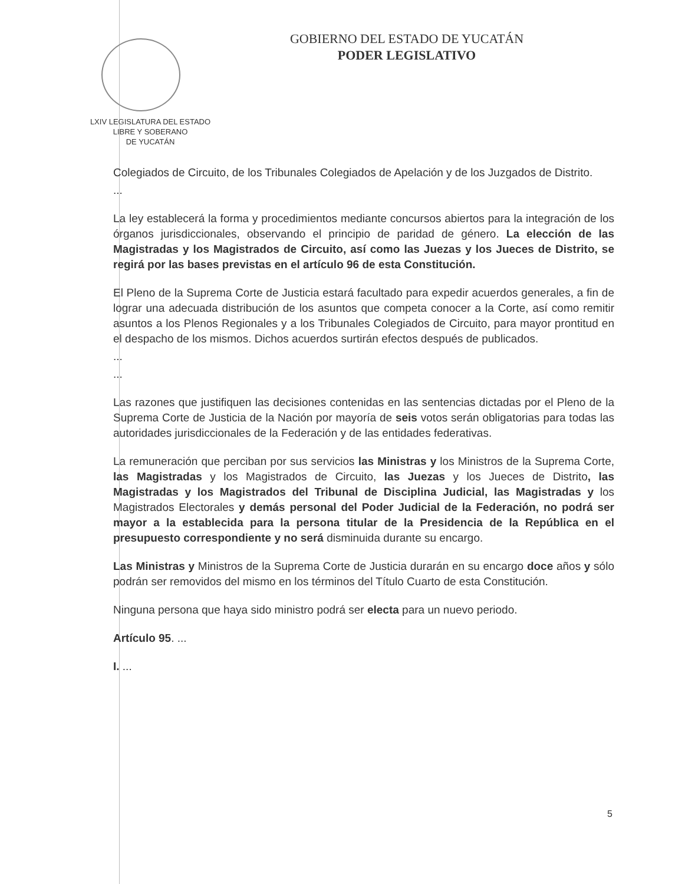GOBIERNO DEL ESTADO DE YUCATÁN
PODER LEGISLATIVO
LXIV LEGISLATURA DEL ESTADO
LIBRE Y SOBERANO
DE YUCATÁN
Colegiados de Circuito, de los Tribunales Colegiados de Apelación y de los Juzgados de Distrito.
...
La ley establecerá la forma y procedimientos mediante concursos abiertos para la integración de los órganos jurisdiccionales, observando el principio de paridad de género. La elección de las Magistradas y los Magistrados de Circuito, así como las Juezas y los Jueces de Distrito, se regirá por las bases previstas en el artículo 96 de esta Constitución.
El Pleno de la Suprema Corte de Justicia estará facultado para expedir acuerdos generales, a fin de lograr una adecuada distribución de los asuntos que competa conocer a la Corte, así como remitir asuntos a los Plenos Regionales y a los Tribunales Colegiados de Circuito, para mayor prontitud en el despacho de los mismos. Dichos acuerdos surtirán efectos después de publicados.
...
...
Las razones que justifiquen las decisiones contenidas en las sentencias dictadas por el Pleno de la Suprema Corte de Justicia de la Nación por mayoría de seis votos serán obligatorias para todas las autoridades jurisdiccionales de la Federación y de las entidades federativas.
La remuneración que perciban por sus servicios las Ministras y los Ministros de la Suprema Corte, las Magistradas y los Magistrados de Circuito, las Juezas y los Jueces de Distrito, las Magistradas y los Magistrados del Tribunal de Disciplina Judicial, las Magistradas y los Magistrados Electorales y demás personal del Poder Judicial de la Federación, no podrá ser mayor a la establecida para la persona titular de la Presidencia de la República en el presupuesto correspondiente y no será disminuida durante su encargo.
Las Ministras y Ministros de la Suprema Corte de Justicia durarán en su encargo doce años y sólo podrán ser removidos del mismo en los términos del Título Cuarto de esta Constitución.
Ninguna persona que haya sido ministro podrá ser electa para un nuevo periodo.
Artículo 95. ...
I. ...
5